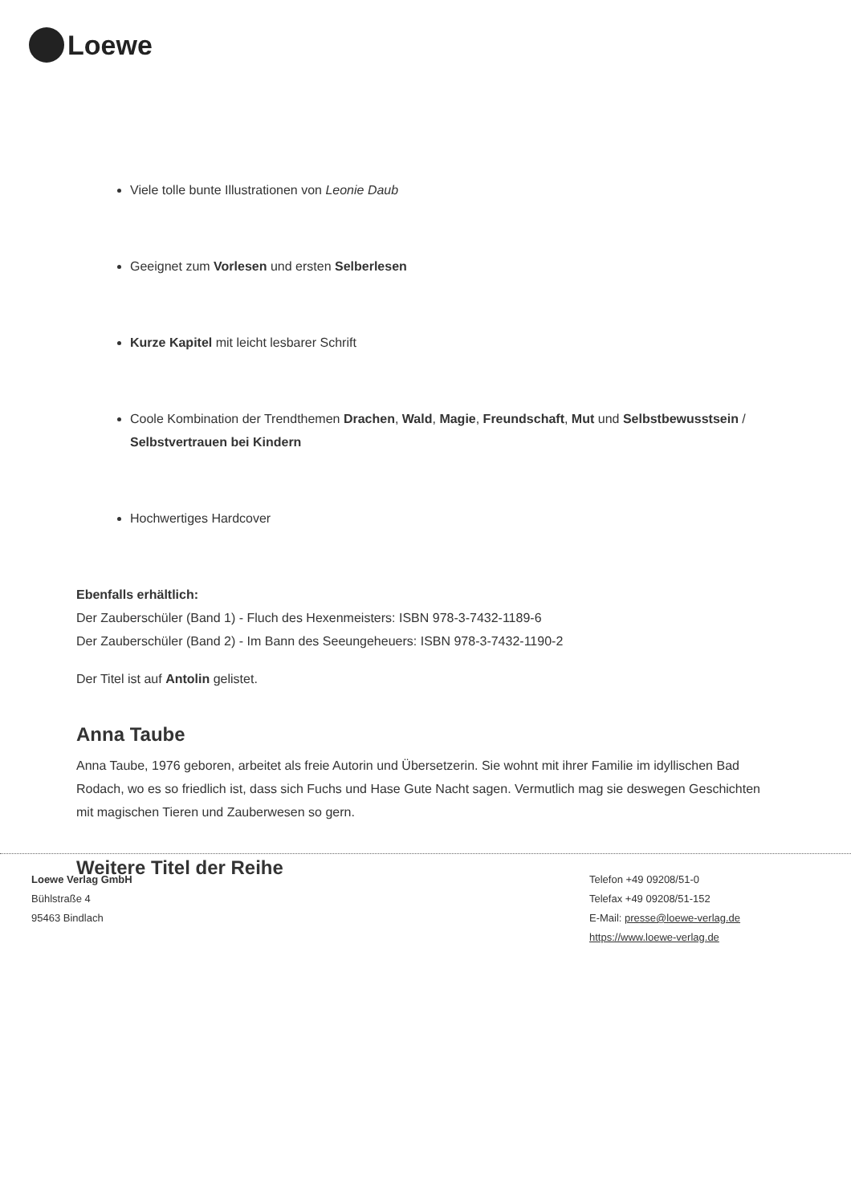Loewe
Viele tolle bunte Illustrationen von Leonie Daub
Geeignet zum Vorlesen und ersten Selberlesen
Kurze Kapitel mit leicht lesbarer Schrift
Coole Kombination der Trendthemen Drachen, Wald, Magie, Freundschaft, Mut und Selbstbewusstsein / Selbstvertrauen bei Kindern
Hochwertiges Hardcover
Ebenfalls erhältlich:
Der Zauberschüler (Band 1) - Fluch des Hexenmeisters: ISBN 978-3-7432-1189-6
Der Zauberschüler (Band 2) - Im Bann des Seeungeheuers: ISBN 978-3-7432-1190-2
Der Titel ist auf Antolin gelistet.
Anna Taube
Anna Taube, 1976 geboren, arbeitet als freie Autorin und Übersetzerin. Sie wohnt mit ihrer Familie im idyllischen Bad Rodach, wo es so friedlich ist, dass sich Fuchs und Hase Gute Nacht sagen. Vermutlich mag sie deswegen Geschichten mit magischen Tieren und Zauberwesen so gern.
Weitere Titel der Reihe
Loewe Verlag GmbH
Bühlstraße 4
95463 Bindlach
Telefon +49 09208/51-0
Telefax +49 09208/51-152
E-Mail: presse@loewe-verlag.de
https://www.loewe-verlag.de